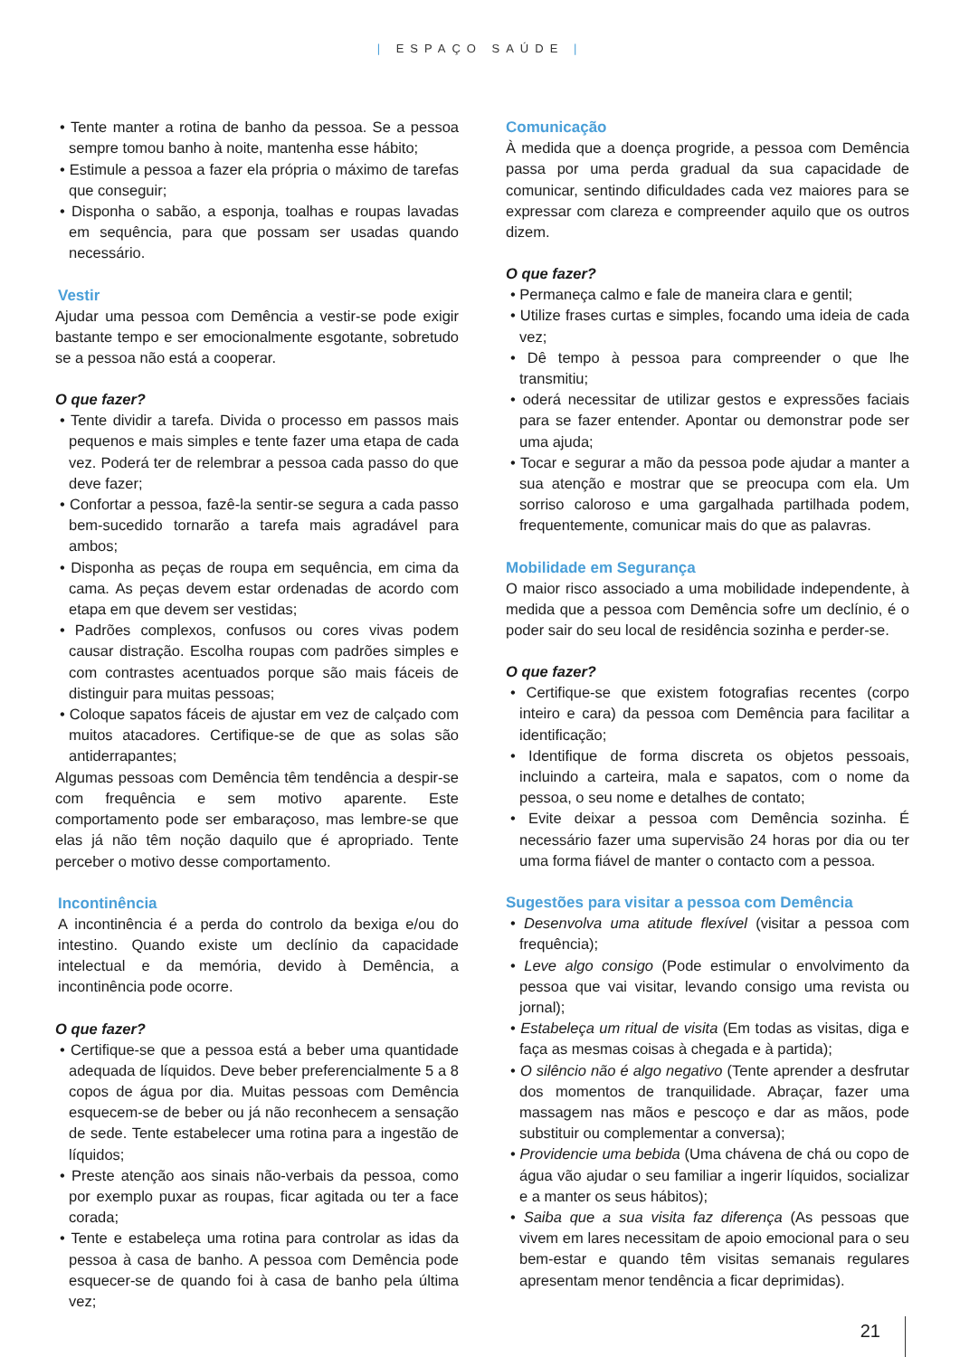| ESPAÇO SAÚDE |
• Tente manter a rotina de banho da pessoa. Se a pessoa sempre tomou banho à noite, mantenha esse hábito;
• Estimule a pessoa a fazer ela própria o máximo de tarefas que conseguir;
• Disponha o sabão, a esponja, toalhas e roupas lavadas em sequência, para que possam ser usadas quando necessário.
Vestir
Ajudar uma pessoa com Demência a vestir-se pode exigir bastante tempo e ser emocionalmente esgotante, sobretudo se a pessoa não está a cooperar.
O que fazer?
• Tente dividir a tarefa. Divida o processo em passos mais pequenos e mais simples e tente fazer uma etapa de cada vez. Poderá ter de relembrar a pessoa cada passo do que deve fazer;
• Confortar a pessoa, fazê-la sentir-se segura a cada passo bem-sucedido tornarão a tarefa mais agradável para ambos;
• Disponha as peças de roupa em sequência, em cima da cama. As peças devem estar ordenadas de acordo com etapa em que devem ser vestidas;
• Padrões complexos, confusos ou cores vivas podem causar distração. Escolha roupas com padrões simples e com contrastes acentuados porque são mais fáceis de distinguir para muitas pessoas;
• Coloque sapatos fáceis de ajustar em vez de calçado com muitos atacadores. Certifique-se de que as solas são antiderrapantes;
Algumas pessoas com Demência têm tendência a despir-se com frequência e sem motivo aparente. Este comportamento pode ser embaraçoso, mas lembre-se que elas já não têm noção daquilo que é apropriado. Tente perceber o motivo desse comportamento.
Incontinência
A incontinência é a perda do controlo da bexiga e/ou do intestino. Quando existe um declínio da capacidade intelectual e da memória, devido à Demência, a incontinência pode ocorre.
O que fazer?
• Certifique-se que a pessoa está a beber uma quantidade adequada de líquidos. Deve beber preferencialmente 5 a 8 copos de água por dia. Muitas pessoas com Demência esquecem-se de beber ou já não reconhecem a sensação de sede. Tente estabelecer uma rotina para a ingestão de líquidos;
• Preste atenção aos sinais não-verbais da pessoa, como por exemplo puxar as roupas, ficar agitada ou ter a face corada;
• Tente e estabeleça uma rotina para controlar as idas da pessoa à casa de banho. A pessoa com Demência pode esquecer-se de quando foi à casa de banho pela última vez;
Comunicação
À medida que a doença progride, a pessoa com Demência passa por uma perda gradual da sua capacidade de comunicar, sentindo dificuldades cada vez maiores para se expressar com clareza e compreender aquilo que os outros dizem.
O que fazer?
• Permaneça calmo e fale de maneira clara e gentil;
• Utilize frases curtas e simples, focando uma ideia de cada vez;
• Dê tempo à pessoa para compreender o que lhe transmitiu;
• oderá necessitar de utilizar gestos e expressões faciais para se fazer entender. Apontar ou demonstrar pode ser uma ajuda;
• Tocar e segurar a mão da pessoa pode ajudar a manter a sua atenção e mostrar que se preocupa com ela. Um sorriso caloroso e uma gargalhada partilhada podem, frequentemente, comunicar mais do que as palavras.
Mobilidade em Segurança
O maior risco associado a uma mobilidade independente, à medida que a pessoa com Demência sofre um declínio, é o poder sair do seu local de residência sozinha e perder-se.
O que fazer?
• Certifique-se que existem fotografias recentes (corpo inteiro e cara) da pessoa com Demência para facilitar a identificação;
• Identifique de forma discreta os objetos pessoais, incluindo a carteira, mala e sapatos, com o nome da pessoa, o seu nome e detalhes de contato;
• Evite deixar a pessoa com Demência sozinha. É necessário fazer uma supervisão 24 horas por dia ou ter uma forma fiável de manter o contacto com a pessoa.
Sugestões para visitar a pessoa com Demência
• Desenvolva uma atitude flexível (visitar a pessoa com frequência);
• Leve algo consigo (Pode estimular o envolvimento da pessoa que vai visitar, levando consigo uma revista ou jornal);
• Estabeleça um ritual de visita (Em todas as visitas, diga e faça as mesmas coisas à chegada e à partida);
• O silêncio não é algo negativo (Tente aprender a desfrutar dos momentos de tranquilidade. Abraçar, fazer uma massagem nas mãos e pescoço e dar as mãos, pode substituir ou complementar a conversa);
• Providencie uma bebida (Uma chávena de chá ou copo de água vão ajudar o seu familiar a ingerir líquidos, socializar e a manter os seus hábitos);
• Saiba que a sua visita faz diferença (As pessoas que vivem em lares necessitam de apoio emocional para o seu bem-estar e quando têm visitas semanais regulares apresentam menor tendência a ficar deprimidas).
21